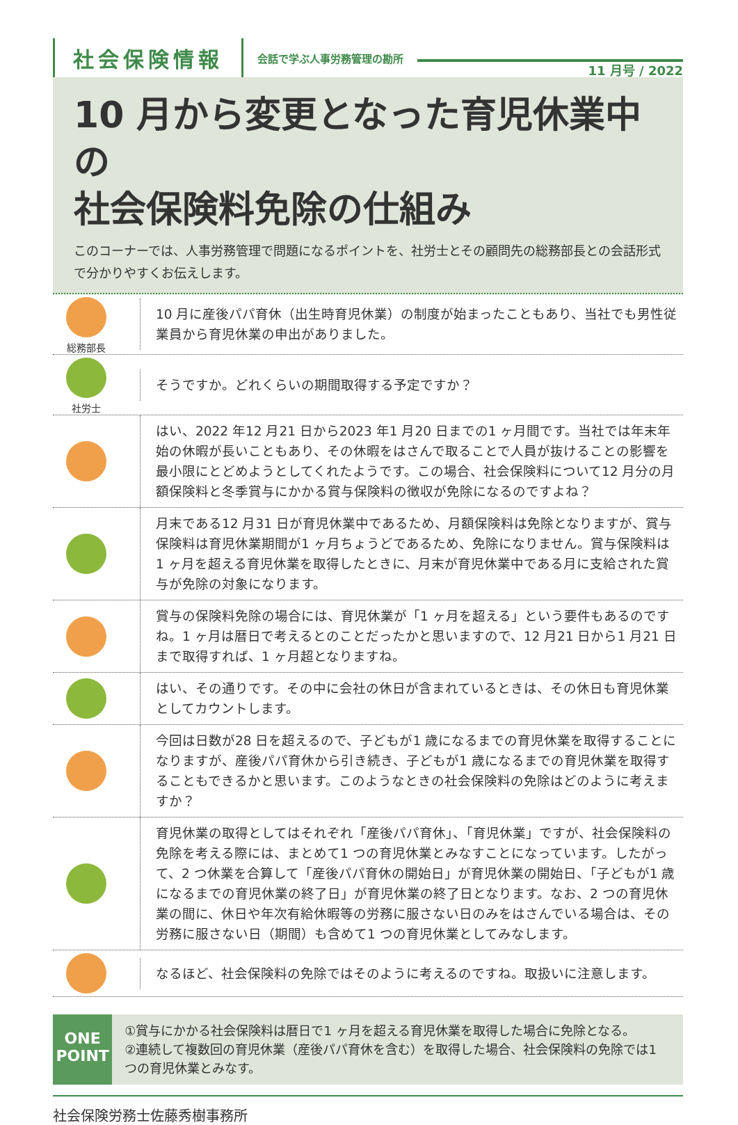社会保険情報
会話で学ぶ人事労務管理の勘所
11 月号 / 2022
10 月から変更となった育児休業中の
社会保険料免除の仕組み
このコーナーでは、人事労務管理で問題になるポイントを、社労士とその顧問先の総務部長との会話形式で分かりやすくお伝えします。
総務部長
10 月に産後パパ育休（出生時育児休業）の制度が始まったこともあり、当社でも男性従業員から育児休業の申出がありました。
社労士
そうですか。どれくらいの期間取得する予定ですか？
はい、2022 年12 月21 日から2023 年1 月20 日までの1 ヶ月間です。当社では年末年始の休暇が長いこともあり、その休暇をはさんで取ることで人員が抜けることの影響を最小限にとどめようとしてくれたようです。この場合、社会保険料について12 月分の月額保険料と冬季賞与にかかる賞与保険料の徴収が免除になるのですよね？
月末である12 月31 日が育児休業中であるため、月額保険料は免除となりますが、賞与保険料は育児休業期間が1 ヶ月ちょうどであるため、免除になりません。賞与保険料は1 ヶ月を超える育児休業を取得したときに、月末が育児休業中である月に支給された賞与が免除の対象になります。
賞与の保険料免除の場合には、育児休業が「1 ヶ月を超える」という要件もあるのですね。1 ヶ月は暦日で考えるとのことだったかと思いますので、12 月21 日から1 月21 日まで取得すれば、1 ヶ月超となりますね。
はい、その通りです。その中に会社の休日が含まれているときは、その休日も育児休業としてカウントします。
今回は日数が28 日を超えるので、子どもが1 歳になるまでの育児休業を取得することになりますが、産後パパ育休から引き続き、子どもが1 歳になるまでの育児休業を取得することもできるかと思います。このようなときの社会保険料の免除はどのように考えますか？
育児休業の取得としてはそれぞれ「産後パパ育休」、「育児休業」ですが、社会保険料の免除を考える際には、まとめて1 つの育児休業とみなすことになっています。したがって、2 つ休業を合算して「産後パパ育休の開始日」が育児休業の開始日、「子どもが1 歳になるまでの育児休業の終了日」が育児休業の終了日となります。なお、2 つの育児休業の間に、休日や年次有給休暇等の労務に服さない日のみをはさんでいる場合は、その労務に服さない日（期間）も含めて1 つの育児休業としてみなします。
なるほど、社会保険料の免除ではそのように考えるのですね。取扱いに注意します。
ONE
POINT
①賞与にかかる社会保険料は暦日で1 ヶ月を超える育児休業を取得した場合に免除となる。
②連続して複数回の育児休業（産後パパ育休を含む）を取得した場合、社会保険料の免除では1 つの育児休業とみなす。
社会保険労務士佐藤秀樹事務所